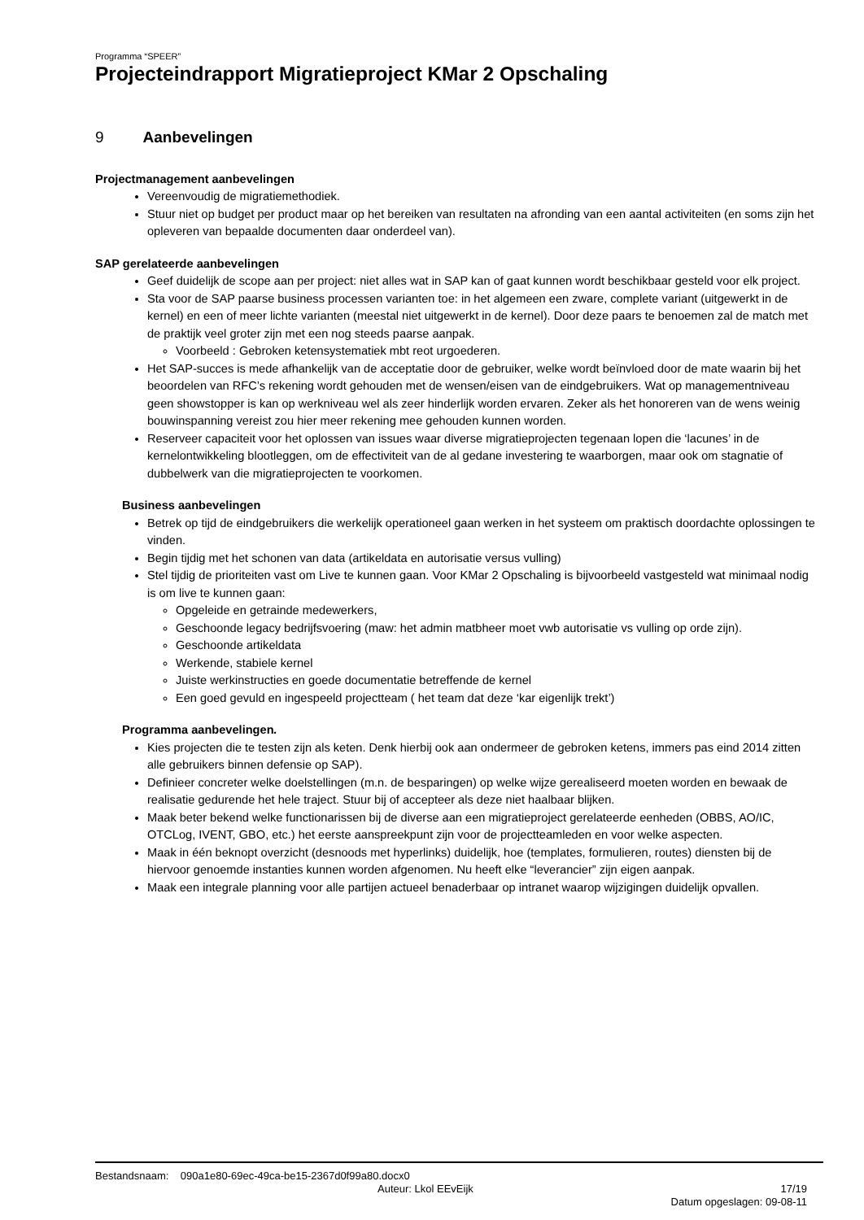Programma “SPEER”
Projecteindrapport Migratieproject KMar 2 Opschaling
9 Aanbevelingen
Projectmanagement aanbevelingen
Vereenvoudig de migratiemethodiek.
Stuur niet op budget per product maar op het bereiken van resultaten na afronding van een aantal activiteiten (en soms zijn het opleveren van bepaalde documenten daar onderdeel van).
SAP gerelateerde aanbevelingen
Geef duidelijk de scope aan per project: niet alles wat in SAP kan of gaat kunnen wordt beschikbaar gesteld voor elk project.
Sta voor de SAP paarse business processen varianten toe: in het algemeen een zware, complete variant (uitgewerkt in de kernel) en een of meer lichte varianten (meestal niet uitgewerkt in de kernel). Door deze paars te benoemen zal de match met de praktijk veel groter zijn met een nog steeds paarse aanpak.
Voorbeeld : Gebroken ketensystematiek mbt reot urgoederen.
Het SAP-succes is mede afhankelijk van de acceptatie door de gebruiker, welke wordt beïnvloed door de mate waarin bij het beoordelen van RFC’s rekening wordt gehouden met de wensen/eisen van de eindgebruikers. Wat op managementniveau geen showstopper is kan op werkniveau wel als zeer hinderlijk worden ervaren. Zeker als het honoreren van de wens weinig bouwinspanning vereist zou hier meer rekening mee gehouden kunnen worden.
Reserveer capaciteit voor het oplossen van issues waar diverse migratieprojecten tegenaan lopen die ‘lacunes’ in de kernelontwikkeling blootleggen, om de effectiviteit van de al gedane investering te waarborgen, maar ook om stagnatie of dubbelwerk van die migratieprojecten te voorkomen.
Business aanbevelingen
Betrek op tijd de eindgebruikers die werkelijk operationeel gaan werken in het systeem om praktisch doordachte oplossingen te vinden.
Begin tijdig met het schonen van data (artikeldata en autorisatie versus vulling)
Stel tijdig de prioriteiten vast om Live te kunnen gaan. Voor KMar 2 Opschaling is bijvoorbeeld vastgesteld wat minimaal nodig is om live te kunnen gaan:
Opgeleide en getrainde medewerkers,
Geschoonde legacy bedrijfsvoering (maw: het admin matbheer moet vwb autorisatie vs vulling op orde zijn).
Geschoonde artikeldata
Werkende, stabiele kernel
Juiste werkinstructies en goede documentatie betreffende de kernel
Een goed gevuld en ingespeeld projectteam ( het team dat deze ‘kar eigenlijk trekt’)
Programma aanbevelingen.
Kies projecten die te testen zijn als keten. Denk hierbij ook aan ondermeer de gebroken ketens, immers pas eind 2014 zitten alle gebruikers binnen defensie op SAP).
Definieer concreter welke doelstellingen (m.n. de besparingen) op welke wijze gerealiseerd moeten worden en bewaak de realisatie gedurende het hele traject. Stuur bij of accepteer als deze niet haalbaar blijken.
Maak beter bekend welke functionarissen bij de diverse aan een migratieproject gerelateerde eenheden (OBBS, AO/IC, OTCLog, IVENT, GBO, etc.) het eerste aanspreekpunt zijn voor de projectteamleden en voor welke aspecten.
Maak in één beknopt overzicht (desnoods met hyperlinks) duidelijk, hoe (templates, formulieren, routes) diensten bij de hiervoor genoemde instanties kunnen worden afgenomen. Nu heeft elke “leverancier” zijn eigen aanpak.
Maak een integrale planning voor alle partijen actueel benaderbaar op intranet waarop wijzigingen duidelijk opvallen.
Bestandsnaam: 090a1e80-69ec-49ca-be15-2367d0f99a80.docx0
Auteur: Lkol EEvEijk 17/19
Datum opgeslagen: 09-08-11